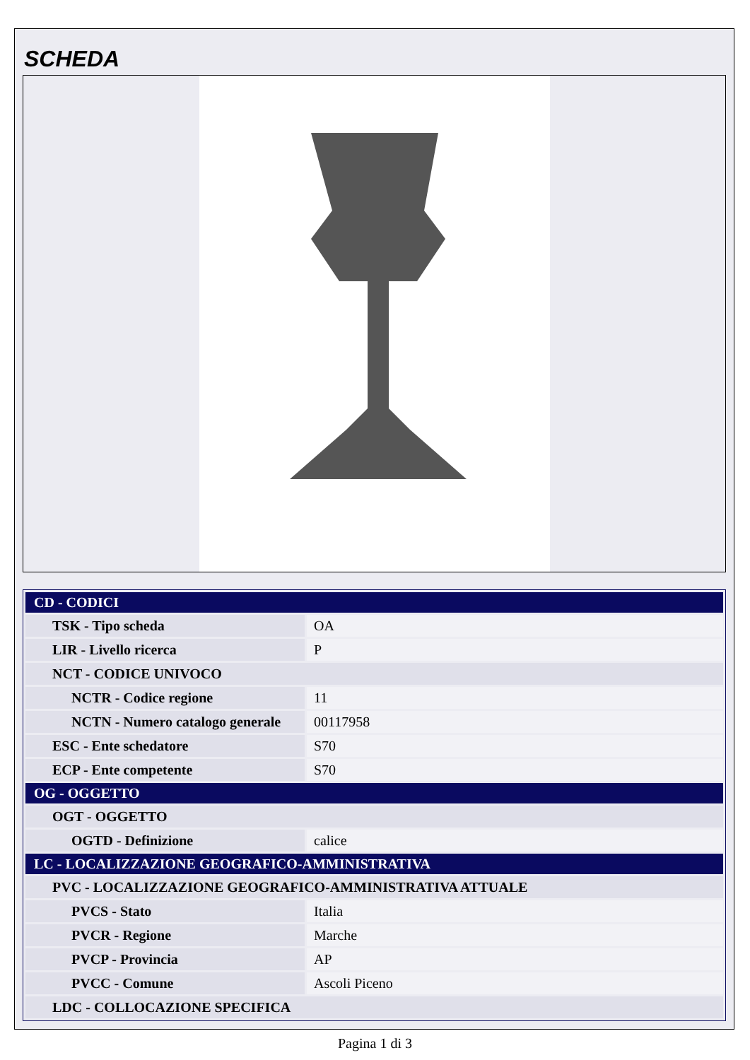SCHEDA
| CD - CODICI | |
| TSK - Tipo scheda | OA |
| LIR - Livello ricerca | P |
| NCT - CODICE UNIVOCO | |
| NCTR - Codice regione | 11 |
| NCTN - Numero catalogo generale | 00117958 |
| ESC - Ente schedatore | S70 |
| ECP - Ente competente | S70 |
| OG - OGGETTO | |
| OGT - OGGETTO | |
| OGTD - Definizione | calice |
| LC - LOCALIZZAZIONE GEOGRAFICO-AMMINISTRATIVA | |
| PVC - LOCALIZZAZIONE GEOGRAFICO-AMMINISTRATIVA ATTUALE | |
| PVCS - Stato | Italia |
| PVCR - Regione | Marche |
| PVCP - Provincia | AP |
| PVCC - Comune | Ascoli Piceno |
| LDC - COLLOCAZIONE SPECIFICA | |
Pagina 1 di 3